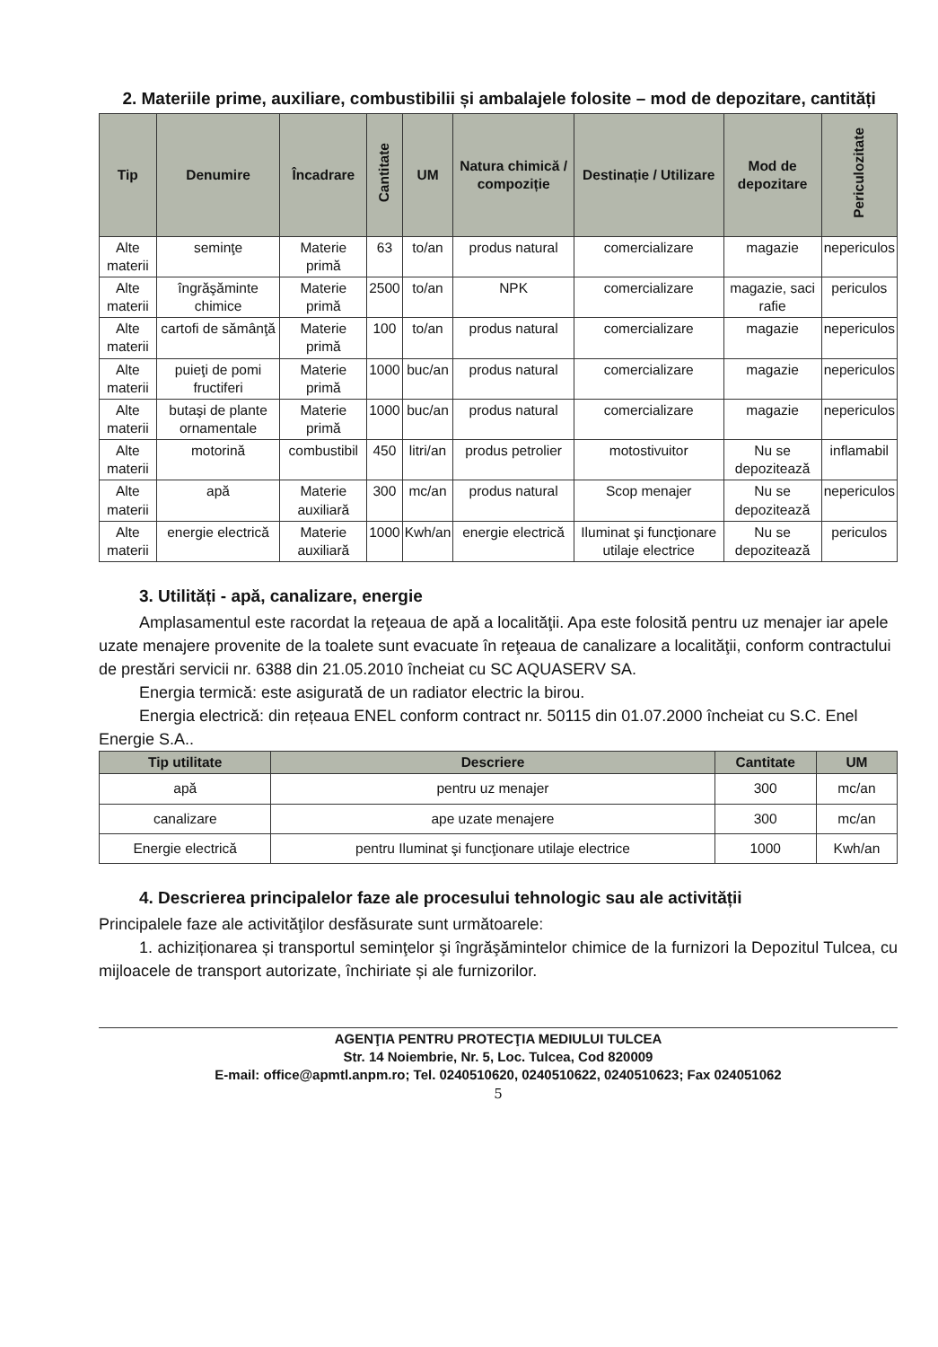2. Materiile prime, auxiliare, combustibilii și ambalajele folosite – mod de depozitare, cantități
| Tip | Denumire | Încadrare | Cantitate | UM | Natura chimică / compoziție | Destinație / Utilizare | Mod de depozitare | Periculozitate |
| --- | --- | --- | --- | --- | --- | --- | --- | --- |
| Alte materii | seminţe | Materie primă | 63 | to/an | produs natural | comercializare | magazie | nepericulos |
| Alte materii | îngrăşăminte chimice | Materie primă | 2500 | to/an | NPK | comercializare | magazie, saci rafie | periculos |
| Alte materii | cartofi de sămânţă | Materie primă | 100 | to/an | produs natural | comercializare | magazie | nepericulos |
| Alte materii | puieţi de pomi fructiferi | Materie primă | 1000 | buc/an | produs natural | comercializare | magazie | nepericulos |
| Alte materii | butaşi de plante ornamentale | Materie primă | 1000 | buc/an | produs natural | comercializare | magazie | nepericulos |
| Alte materii | motorină | combustibil | 450 | litri/an | produs petrolier | motostivuitor | Nu se depozitează | inflamabil |
| Alte materii | apă | Materie auxiliară | 300 | mc/an | produs natural | Scop menajer | Nu se depozitează | nepericulos |
| Alte materii | energie electrică | Materie auxiliară | 1000 | Kwh/an | energie electrică | Iluminat şi funcţionare utilaje electrice | Nu se depozitează | periculos |
3. Utilități - apă, canalizare, energie
Amplasamentul este racordat la reţeaua de apă a localităţii. Apa este folosită pentru uz menajer iar apele uzate menajere provenite de la toalete sunt evacuate în reţeaua de canalizare a localităţii, conform contractului de prestări servicii nr. 6388 din 21.05.2010 încheiat cu SC AQUASERV SA.
Energia termică: este asigurată de un radiator electric la birou.
Energia electrică: din rețeaua ENEL conform contract nr. 50115 din 01.07.2000 încheiat cu S.C. Enel Energie S.A..
| Tip utilitate | Descriere | Cantitate | UM |
| --- | --- | --- | --- |
| apă | pentru uz menajer | 300 | mc/an |
| canalizare | ape uzate menajere | 300 | mc/an |
| Energie electrică | pentru Iluminat şi funcţionare utilaje electrice | 1000 | Kwh/an |
4. Descrierea principalelor faze ale procesului tehnologic sau ale activității
Principalele faze ale activităţilor desfăsurate sunt următoarele:
1. achiziționarea și transportul seminţelor şi îngrăşămintelor chimice de la furnizori la Depozitul Tulcea, cu mijloacele de transport autorizate, închiriate și ale furnizorilor.
AGENŢIA PENTRU PROTECŢIA MEDIULUI TULCEA
Str. 14 Noiembrie, Nr. 5, Loc. Tulcea, Cod 820009
E-mail: office@apmtl.anpm.ro; Tel. 0240510620, 0240510622, 0240510623; Fax 024051062
5